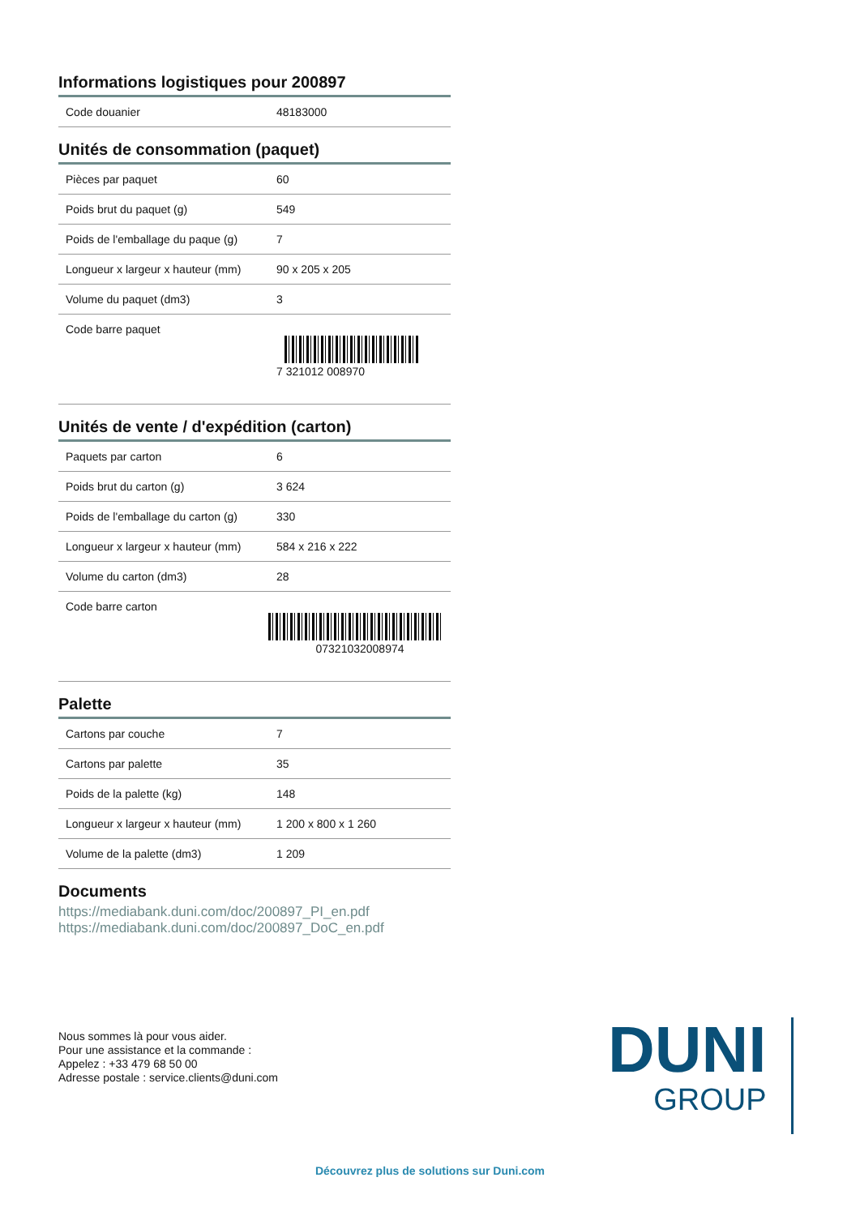Informations logistiques pour 200897
| Code douanier | 48183000 |
Unités de consommation (paquet)
| Pièces par paquet | 60 |
| Poids brut du paquet (g) | 549 |
| Poids de l'emballage du paque (g) | 7 |
| Longueur x largeur x hauteur (mm) | 90 x 205 x 205 |
| Volume du paquet (dm3) | 3 |
| Code barre paquet | 7 321012 008970 |
Unités de vente / d'expédition (carton)
| Paquets par carton | 6 |
| Poids brut du carton (g) | 3 624 |
| Poids de l'emballage du carton (g) | 330 |
| Longueur x largeur x hauteur (mm) | 584 x 216 x 222 |
| Volume du carton (dm3) | 28 |
| Code barre carton | 07321032008974 |
Palette
| Cartons par couche | 7 |
| Cartons par palette | 35 |
| Poids de la palette (kg) | 148 |
| Longueur x largeur x hauteur (mm) | 1 200 x 800 x 1 260 |
| Volume de la palette (dm3) | 1 209 |
Documents
https://mediabank.duni.com/doc/200897_PI_en.pdf
https://mediabank.duni.com/doc/200897_DoC_en.pdf
Nous sommes là pour vous aider.
Pour une assistance et la commande :
Appelez : +33 479 68 50 00
Adresse postale : service.clients@duni.com
DUNI
GROUP
Découvrez plus de solutions sur Duni.com